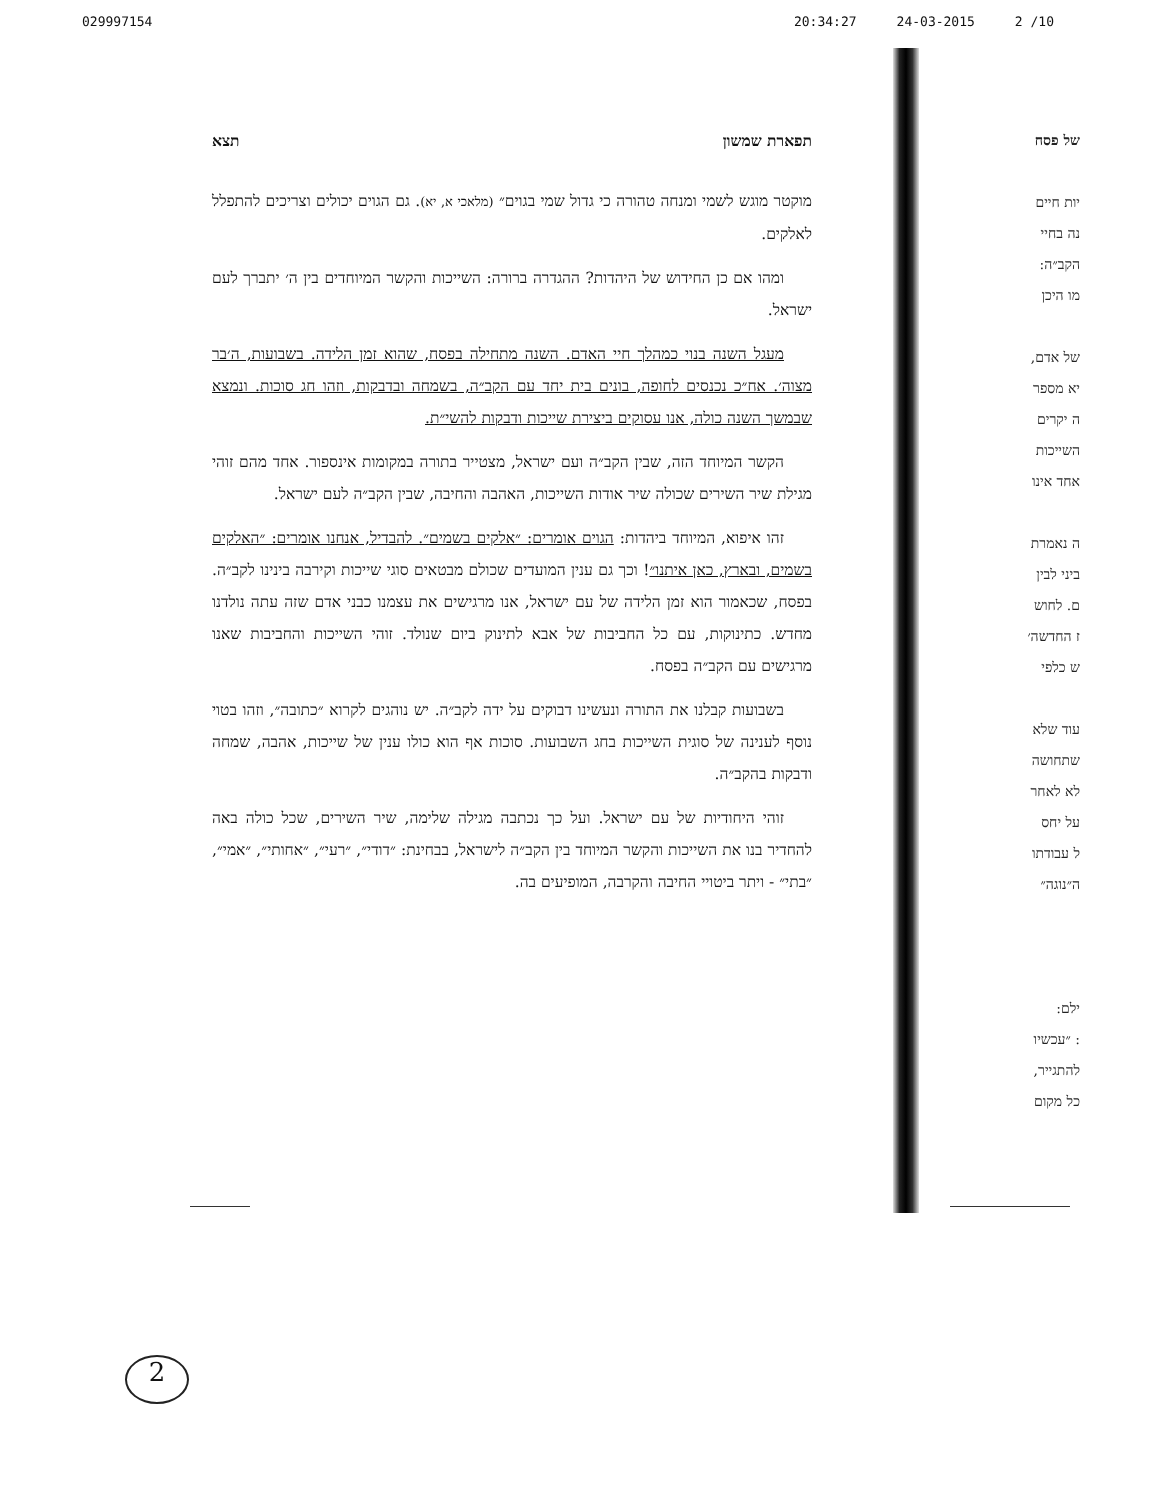029997154 20:34:27 24-03-2015 2 /10
תפארת שמשון תצא
מוקטר מוגש לשמי ומנחה טהורה כי גדול שמי בגוים״ (מלאכי א, יא). גם הגוים יכולים וצריכים להתפלל לאלקים.
ומהו אם כן החידוש של היהדות? ההגדרה ברורה: השייכות והקשר המיוחדים בין ה׳ יתברך לעם ישראל.
מעגל השנה בנוי כמהלך חיי האדם. השנה מתחילה בפסח, שהוא זמן הלידה. בשבועות, ה׳בר מצוה׳. אח״כ נכנסים לחופה, בונים בית יחד עם הקב״ה, בשמחה ובדבקות, וזהו חג סוכות. ונמצא שבמשך השנה כולה, אנו עסוקים ביצירת שייכות ודבקות להשי״ת.
הקשר המיוחד הזה, שבין הקב״ה ועם ישראל, מצטייר בתורה במקומות אינספור. אחד מהם זוהי מגילת שיר השירים שכולה שיר אודות השייכות, האהבה והחיבה, שבין הקב״ה לעם ישראל.
זהו איפוא, המיוחד ביהדות: הגוים אומרים: ״אלקים בשמים״. להבדיל, אנחנו אומרים: ״האלקים בשמים, ובארץ, כאן איתנו״! וכך גם ענין המועדים שכולם מבטאים סוגי שייכות וקירבה בינינו לקב״ה. בפסח, שכאמור הוא זמן הלידה של עם ישראל, אנו מרגישים את עצמנו כבני אדם שזה עתה נולדנו מחדש. כתינוקות, עם כל החביבות של אבא לתינוק ביום שנולד. זוהי השייכות והחביבות שאנו מרגישים עם הקב״ה בפסח.
בשבועות קבלנו את התורה ונעשינו דבוקים על ידה לקב״ה. יש נוהגים לקרוא ״כתובה״, וזהו בטוי נוסף לענינה של סוגית השייכות בחג השבועות. סוכות אף הוא כולו ענין של שייכות, אהבה, שמחה ודבקות בהקב״ה.
זוהי היחודיות של עם ישראל. ועל כך נכתבה מגילה שלימה, שיר השירים, שכל כולה באה להחדיר בנו את השייכות והקשר המיוחד בין הקב״ה לישראל, בבחינת: ״דודי״, ״רעי״, ״אחותי״, ״אמי״, ״בתי״ - ויתר ביטויי החיבה והקרבה, המופיעים בה.
של פסח
יות חיים
נה בחיי
הקב״ה:
מו היכן
של אדם,
יא מספר
ה יקרים
השייכות
אחד אינו
ה נאמרת
ביני לבין
ם. לחוש
ז החדשה׳
ש כלפי
עוד שלא
שתחושה
לא לאחר
על יחס
ל עבודתו
ה״נוגה״
ילם:
: ״עכשיו
להתגייר,
כל מקום
2